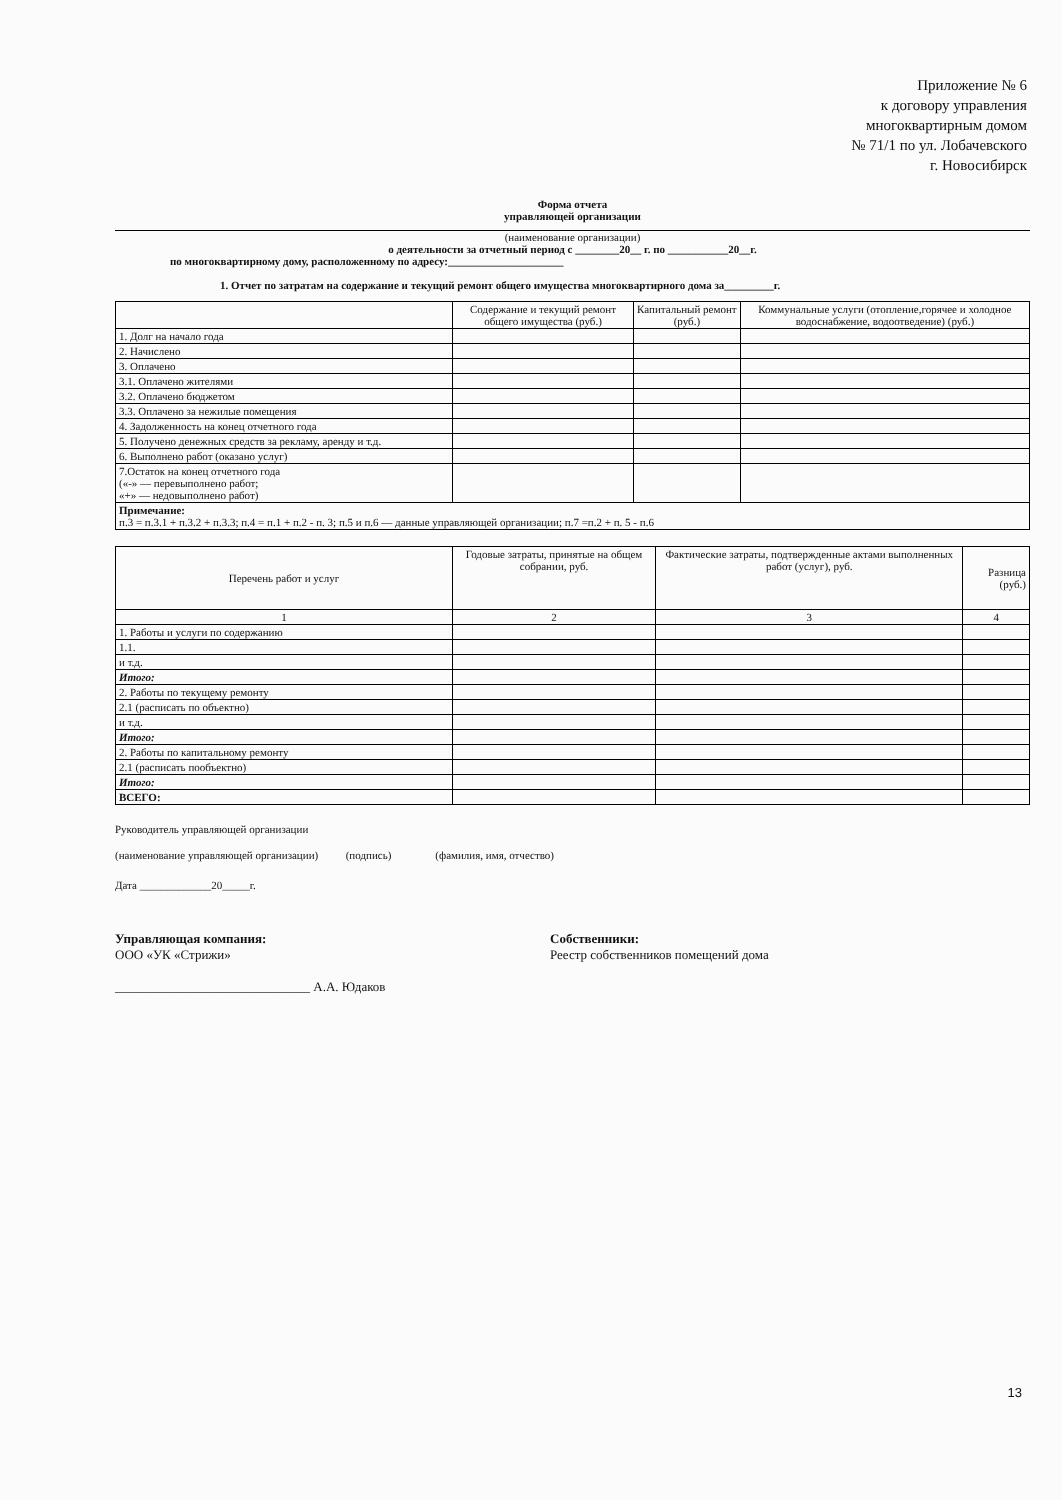Приложение № 6
к договору управления
многоквартирным домом
№ 71/1 по ул. Лобачевского
г. Новосибирск
Форма отчета
управляющей организации
(наименование организации)
о деятельности за отчетный период с ________20__ г. по ___________20__г.
по многоквартирному дому, расположенному по адресу:_____________________
1. Отчет по затратам на содержание и текущий ремонт общего имущества многоквартирного дома за_________г.
| | Содержание и текущий ремонт общего имущества (руб.) | Капитальный ремонт (руб.) | Коммунальные услуги (отопление,горячее и холодное водоснабжение, водоотведение) (руб.) |
| --- | --- | --- | --- |
| 1. Долг на начало года | | | |
| 2. Начислено | | | |
| 3. Оплачено | | | |
| 3.1. Оплачено жителями | | | |
| 3.2. Оплачено бюджетом | | | |
| 3.3. Оплачено за нежилые помещения | | | |
| 4. Задолженность на конец отчетного года | | | |
| 5. Получено денежных средств за рекламу, аренду и т.д. | | | |
| 6. Выполнено работ (оказано услуг) | | | |
| 7.Остаток на конец отчетного года («-» — перевыполнено работ; «+» — недовыполнено работ) | | | |
| Примечание: п.3 = п.3.1 + п.3.2 + п.3.3; п.4 = п.1 + п.2 - п. 3; п.5 и п.6 — данные управляющей организации; п.7 =п.2 + п. 5 - п.6 | | | |
| Перечень работ и услуг | Годовые затраты, принятые на общем собрании, руб. | Фактические затраты, подтвержденные актами выполненных работ (услуг), руб. | Разница (руб.) |
| --- | --- | --- | --- |
| 1 | 2 | 3 | 4 |
| 1. Работы и услуги по содержанию | | | |
| 1.1. | | | |
| и т.д. | | | |
| Итого: | | | |
| 2. Работы по текущему ремонту | | | |
| 2.1 (расписать по объектно) | | | |
| и т.д. | | | |
| Итого: | | | |
| 2. Работы по капитальному ремонту | | | |
| 2.1 (расписать пообъектно) | | | |
| Итого: | | | |
| ВСЕГО: | | | |
Руководитель управляющей организации
(наименование управляющей организации) (подпись) (фамилия, имя, отчество)
Дата _____________20_____г.
Управляющая компания:
ООО «УК «Стрижи»
______________________________ А.А. Юдаков
Собственники:
Реестр собственников помещений дома
13